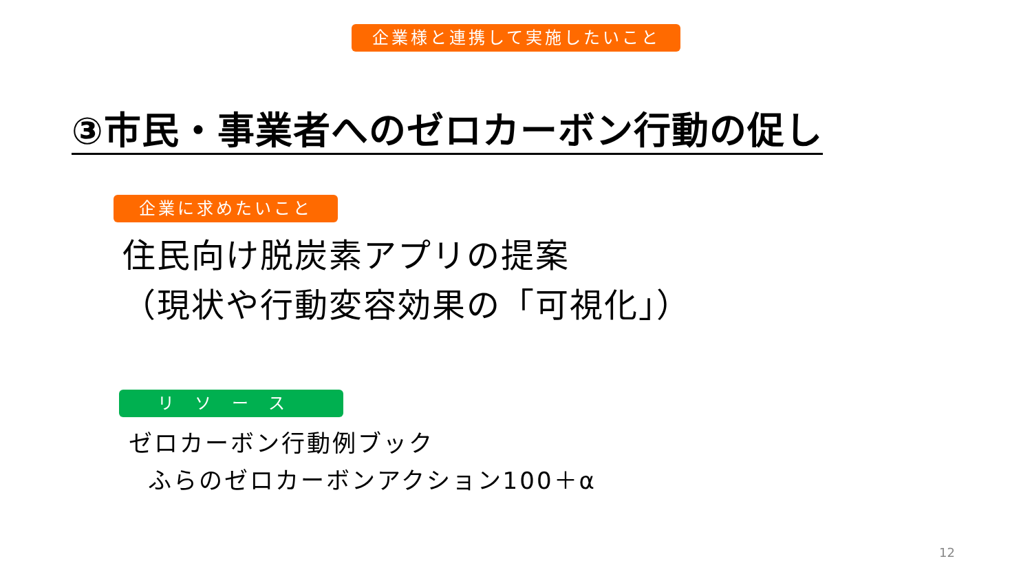企業様と連携して実施したいこと
③市民・事業者へのゼロカーボン行動の促し
企業に求めたいこと
住民向け脱炭素アプリの提案
（現状や行動変容効果の「可視化」）
リソース
ゼロカーボン行動例ブック
ふらのゼロカーボンアクション100＋α
12